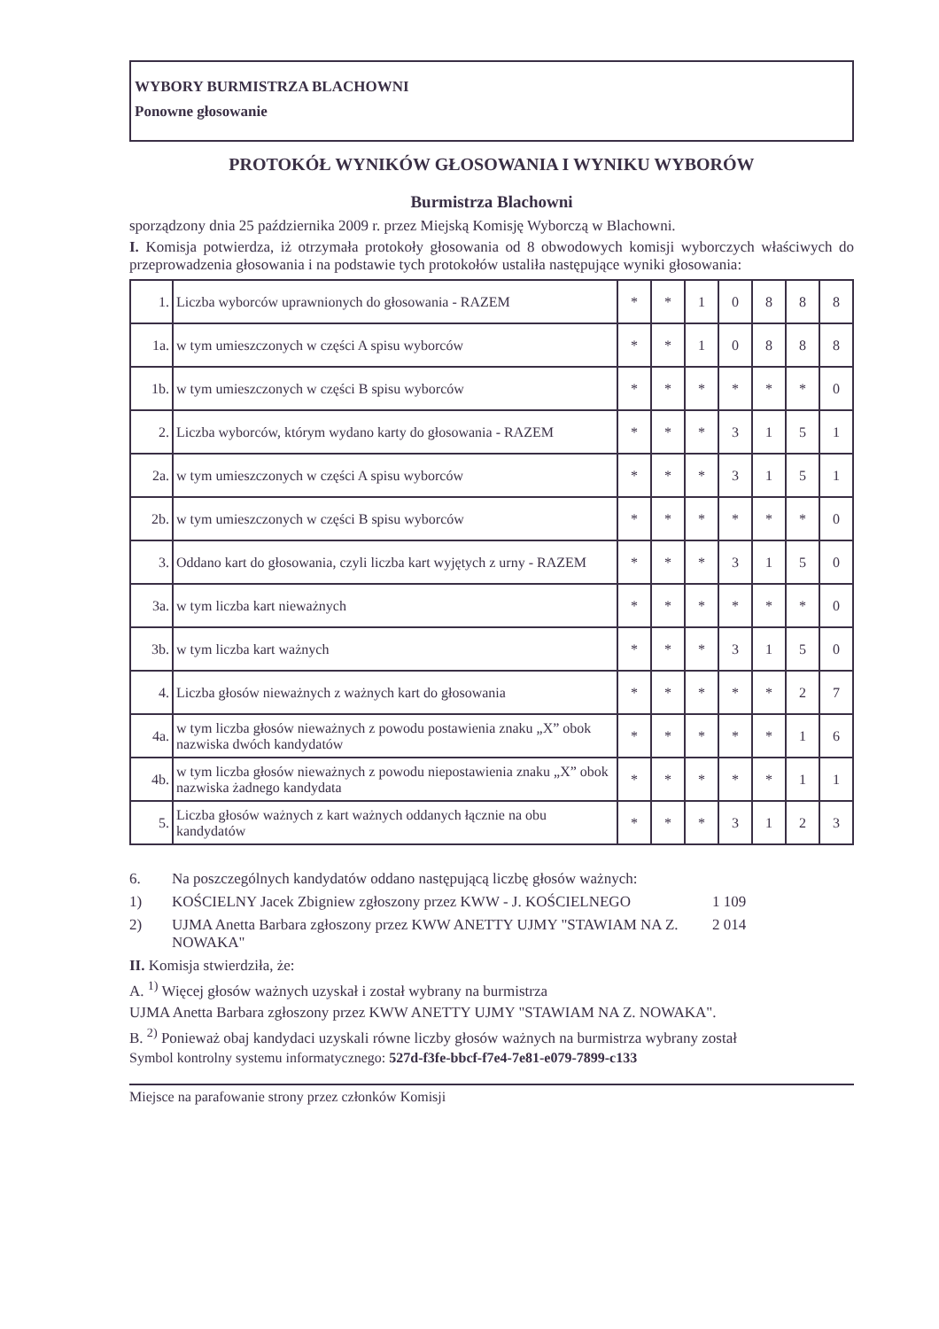WYBORY BURMISTRZA BLACHOWNI
Ponowne głosowanie
PROTOKÓŁ WYNIKÓW GŁOSOWANIA I WYNIKU WYBORÓW
Burmistrza Blachowni
sporządzony dnia 25 października 2009 r. przez Miejską Komisję Wyborczą w Blachowni.
I. Komisja potwierdza, iż otrzymała protokoły głosowania od 8 obwodowych komisji wyborczych właściwych do przeprowadzenia głosowania i na podstawie tych protokołów ustaliła następujące wyniki głosowania:
| 1. | Liczba wyborców uprawnionych do głosowania - RAZEM | * | * | 1 | 0 | 8 | 8 | 8 |
| 1a. | w tym umieszczonych w części A spisu wyborców | * | * | 1 | 0 | 8 | 8 | 8 |
| 1b. | w tym umieszczonych w części B spisu wyborców | * | * | * | * | * | * | 0 |
| 2. | Liczba wyborców, którym wydano karty do głosowania - RAZEM | * | * | * | 3 | 1 | 5 | 1 |
| 2a. | w tym umieszczonych w części A spisu wyborców | * | * | * | 3 | 1 | 5 | 1 |
| 2b. | w tym umieszczonych w części B spisu wyborców | * | * | * | * | * | * | 0 |
| 3. | Oddano kart do głosowania, czyli liczba kart wyjętych z urny - RAZEM | * | * | * | 3 | 1 | 5 | 0 |
| 3a. | w tym liczba kart nieważnych | * | * | * | * | * | * | 0 |
| 3b. | w tym liczba kart ważnych | * | * | * | 3 | 1 | 5 | 0 |
| 4. | Liczba głosów nieważnych z ważnych kart do głosowania | * | * | * | * | * | 2 | 7 |
| 4a. | w tym liczba głosów nieważnych z powodu postawienia znaku „X” obok nazwiska dwóch kandydatów | * | * | * | * | * | 1 | 6 |
| 4b. | w tym liczba głosów nieważnych z powodu niepostawienia znaku „X” obok nazwiska żadnego kandydata | * | * | * | * | * | 1 | 1 |
| 5. | Liczba głosów ważnych z kart ważnych oddanych łącznie na obu kandydatów | * | * | * | 3 | 1 | 2 | 3 |
6. Na poszczególnych kandydatów oddano następującą liczbę głosów ważnych:
1) KOŚCIELNY Jacek Zbigniew zgłoszony przez KWW - J. KOŚCIELNEGO 1 109
2) UJMA Anetta Barbara zgłoszony przez KWW ANETTY UJMY "STAWIAM NA Z. NOWAKA" 2 014
II. Komisja stwierdziła, że:
A. <sup>1)</sup> Więcej głosów ważnych uzyskał i został wybrany na burmistrza
UJMA Anetta Barbara zgłoszony przez KWW ANETTY UJMY "STAWIAM NA Z. NOWAKA".
B. <sup>2)</sup> Ponieważ obaj kandydaci uzyskali równe liczby głosów ważnych na burmistrza wybrany został
Symbol kontrolny systemu informatycznego: 527d-f3fe-bbcf-f7e4-7e81-e079-7899-c133
Miejsce na parafowanie strony przez członków Komisji